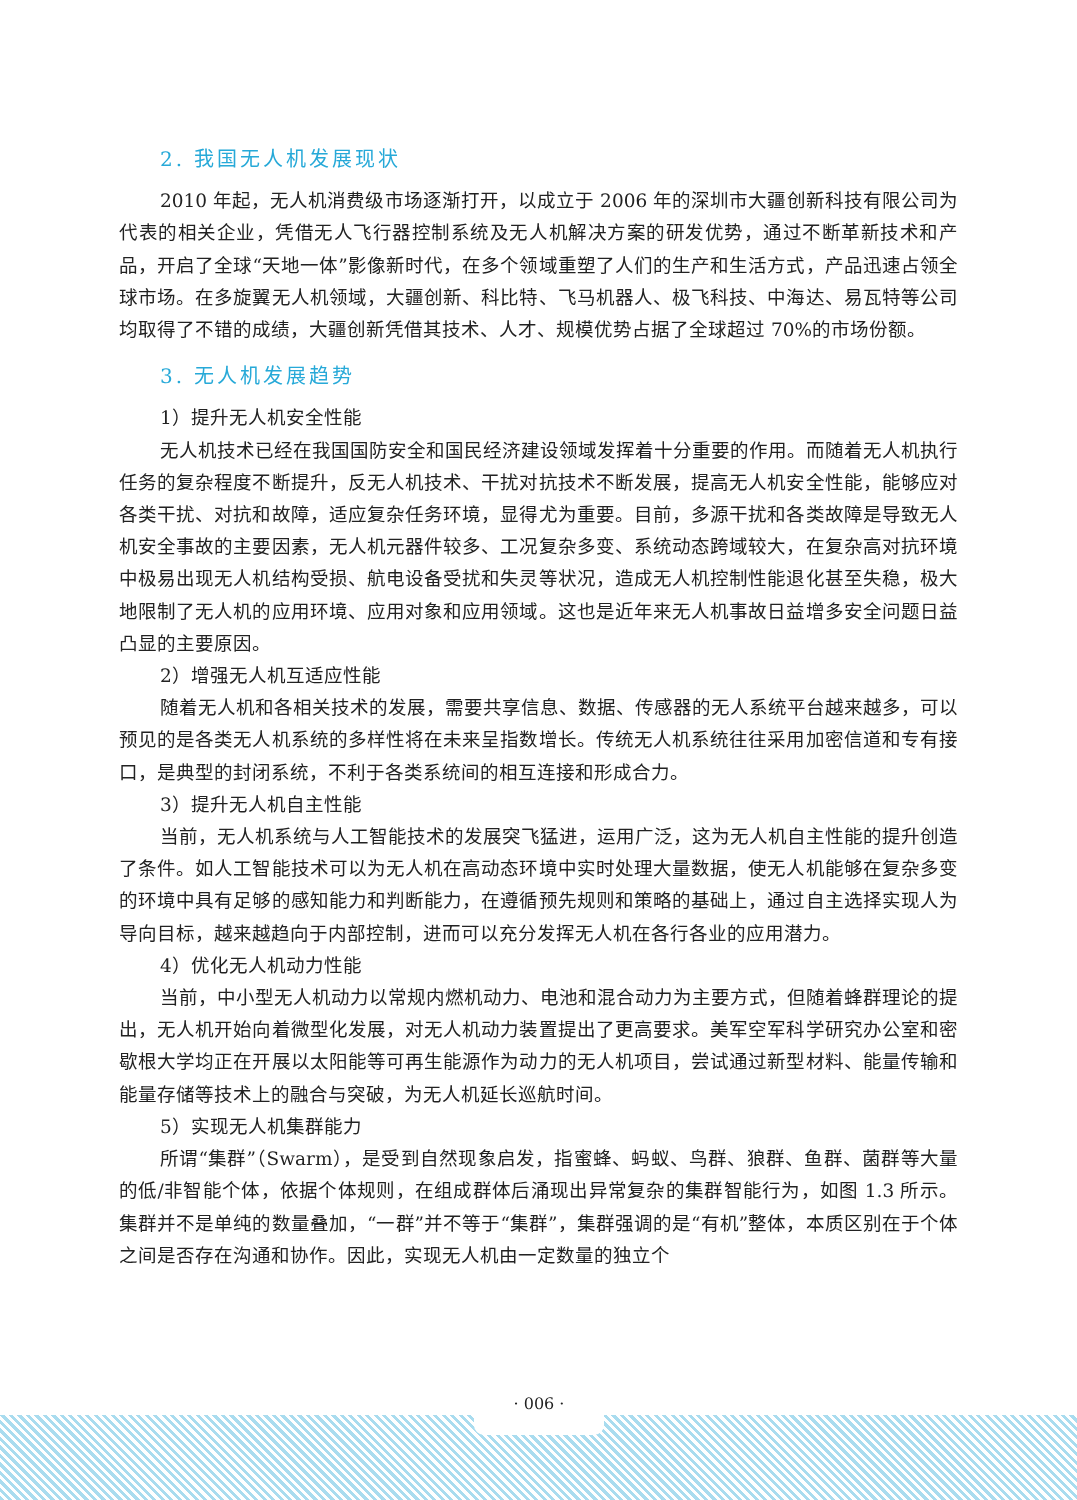2. 我国无人机发展现状
2010 年起，无人机消费级市场逐渐打开，以成立于 2006 年的深圳市大疆创新科技有限公司为代表的相关企业，凭借无人飞行器控制系统及无人机解决方案的研发优势，通过不断革新技术和产品，开启了全球“天地一体”影像新时代，在多个领域重塑了人们的生产和生活方式，产品迅速占领全球市场。在多旋翼无人机领域，大疆创新、科比特、飞马机器人、极飞科技、中海达、易瓦特等公司均取得了不错的成绩，大疆创新凭借其技术、人才、规模优势占据了全球超过 70%的市场份额。
3. 无人机发展趋势
1）提升无人机安全性能
无人机技术已经在我国国防安全和国民经济建设领域发挥着十分重要的作用。而随着无人机执行任务的复杂程度不断提升，反无人机技术、干扰对抗技术不断发展，提高无人机安全性能，能够应对各类干扰、对抗和故障，适应复杂任务环境，显得尤为重要。目前，多源干扰和各类故障是导致无人机安全事故的主要因素，无人机元器件较多、工况复杂多变、系统动态跨域较大，在复杂高对抗环境中极易出现无人机结构受损、航电设备受扰和失灵等状况，造成无人机控制性能退化甚至失稳，极大地限制了无人机的应用环境、应用对象和应用领域。这也是近年来无人机事故日益增多安全问题日益凸显的主要原因。
2）增强无人机互适应性能
随着无人机和各相关技术的发展，需要共享信息、数据、传感器的无人系统平台越来越多，可以预见的是各类无人机系统的多样性将在未来呈指数增长。传统无人机系统往往采用加密信道和专有接口，是典型的封闭系统，不利于各类系统间的相互连接和形成合力。
3）提升无人机自主性能
当前，无人机系统与人工智能技术的发展突飞猛进，运用广泛，这为无人机自主性能的提升创造了条件。如人工智能技术可以为无人机在高动态环境中实时处理大量数据，使无人机能够在复杂多变的环境中具有足够的感知能力和判断能力，在遵循预先规则和策略的基础上，通过自主选择实现人为导向目标，越来越趋向于内部控制，进而可以充分发挥无人机在各行各业的应用潜力。
4）优化无人机动力性能
当前，中小型无人机动力以常规内燃机动力、电池和混合动力为主要方式，但随着蜂群理论的提出，无人机开始向着微型化发展，对无人机动力装置提出了更高要求。美军空军科学研究办公室和密歇根大学均正在开展以太阳能等可再生能源作为动力的无人机项目，尝试通过新型材料、能量传输和能量存储等技术上的融合与突破，为无人机延长巡航时间。
5）实现无人机集群能力
所谓“集群”（Swarm），是受到自然现象启发，指蜜蜂、蚂蚁、鸟群、狼群、鱼群、菌群等大量的低/非智能个体，依据个体规则，在组成群体后涌现出异常复杂的集群智能行为，如图 1.3 所示。集群并不是单纯的数量叠加，“一群”并不等于“集群”，集群强调的是“有机”整体，本质区别在于个体之间是否存在沟通和协作。因此，实现无人机由一定数量的独立个
· 006 ·